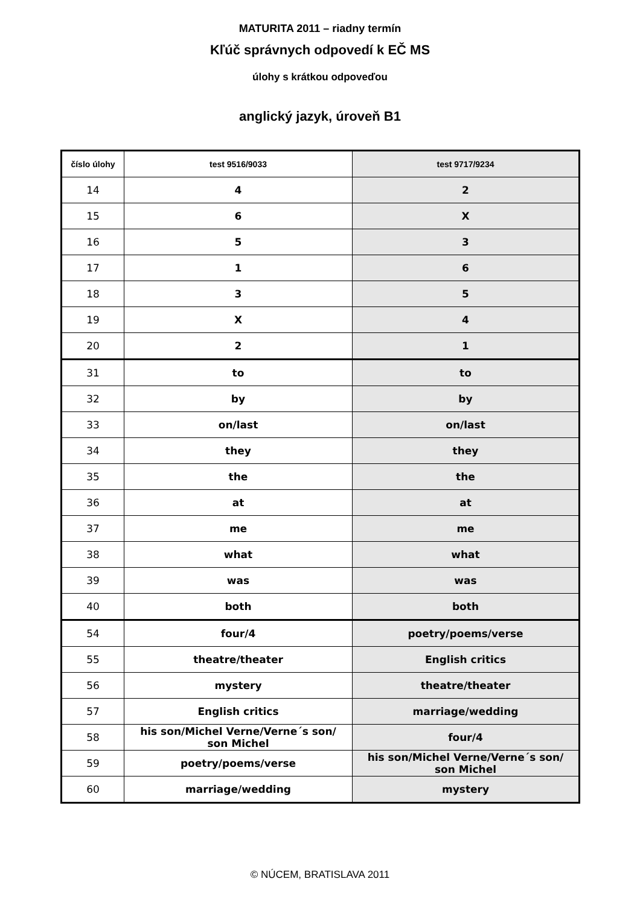MATURITA 2011 – riadny termín
Kľúč správnych odpovedí k EČ MS
úlohy s krátkou odpoveďou
anglický jazyk, úroveň B1
| číslo úlohy | test 9516/9033 | test 9717/9234 |
| --- | --- | --- |
| 14 | 4 | 2 |
| 15 | 6 | X |
| 16 | 5 | 3 |
| 17 | 1 | 6 |
| 18 | 3 | 5 |
| 19 | X | 4 |
| 20 | 2 | 1 |
| 31 | to | to |
| 32 | by | by |
| 33 | on/last | on/last |
| 34 | they | they |
| 35 | the | the |
| 36 | at | at |
| 37 | me | me |
| 38 | what | what |
| 39 | was | was |
| 40 | both | both |
| 54 | four/4 | poetry/poems/verse |
| 55 | theatre/theater | English critics |
| 56 | mystery | theatre/theater |
| 57 | English critics | marriage/wedding |
| 58 | his son/Michel Verne/Verne´s son/ son Michel | four/4 |
| 59 | poetry/poems/verse | his son/Michel Verne/Verne´s son/ son Michel |
| 60 | marriage/wedding | mystery |
© NÚCEM, BRATISLAVA 2011